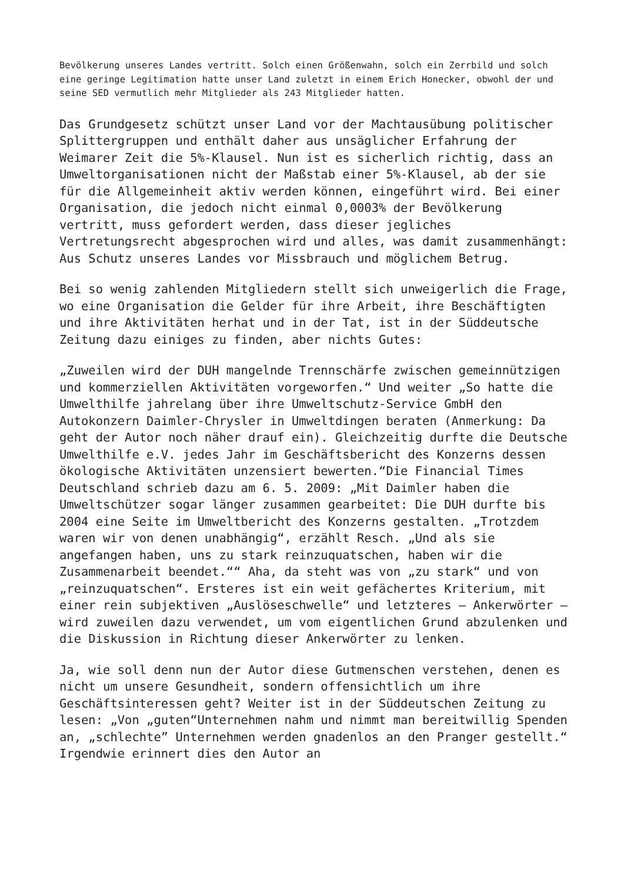Bevölkerung unseres Landes vertritt. Solch einen Größenwahn, solch ein Zerrbild und solch eine geringe Legitimation hatte unser Land zuletzt in einem Erich Honecker, obwohl der und seine SED vermutlich mehr Mitglieder als 243 Mitglieder hatten.
Das Grundgesetz schützt unser Land vor der Machtausübung politischer Splittergruppen und enthält daher aus unsäglicher Erfahrung der Weimarer Zeit die 5%-Klausel. Nun ist es sicherlich richtig, dass an Umweltorganisationen nicht der Maßstab einer 5%-Klausel, ab der sie für die Allgemeinheit aktiv werden können, eingeführt wird. Bei einer Organisation, die jedoch nicht einmal 0,0003% der Bevölkerung vertritt, muss gefordert werden, dass dieser jegliches Vertretungsrecht abgesprochen wird und alles, was damit zusammenhängt: Aus Schutz unseres Landes vor Missbrauch und möglichem Betrug.
Bei so wenig zahlenden Mitgliedern stellt sich unweigerlich die Frage, wo eine Organisation die Gelder für ihre Arbeit, ihre Beschäftigten und ihre Aktivitäten herhat und in der Tat, ist in der Süddeutsche Zeitung dazu einiges zu finden, aber nichts Gutes:
„Zuweilen wird der DUH mangelnde Trennschärfe zwischen gemeinnützigen und kommerziellen Aktivitäten vorgeworfen.“ Und weiter „So hatte die Umwelthilfe jahrelang über ihre Umweltschutz-Service GmbH den Autokonzern Daimler-Chrysler in Umweltdingen beraten (Anmerkung: Da geht der Autor noch näher drauf ein). Gleichzeitig durfte die Deutsche Umwelthilfe e.V. jedes Jahr im Geschäftsbericht des Konzerns dessen ökologische Aktivitäten unzensiert bewerten.“Die Financial Times Deutschland schrieb dazu am 6. 5. 2009: „Mit Daimler haben die Umweltschützer sogar länger zusammen gearbeitet: Die DUH durfte bis 2004 eine Seite im Umweltbericht des Konzerns gestalten. „Trotzdem waren wir von denen unabhängig“, erzählt Resch. „Und als sie angefangen haben, uns zu stark reinzuquatschen, haben wir die Zusammenarbeit beendet.““ Aha, da steht was von „zu stark“ und von „reinzuquatschen“. Ersteres ist ein weit gefächertes Kriterium, mit einer rein subjektiven „Auslöseschwelle“ und letzteres – Ankerwörter – wird zuweilen dazu verwendet, um vom eigentlichen Grund abzulenken und die Diskussion in Richtung dieser Ankerwörter zu lenken.
Ja, wie soll denn nun der Autor diese Gutmenschen verstehen, denen es nicht um unsere Gesundheit, sondern offensichtlich um ihre Geschäftsinteressen geht? Weiter ist in der Süddeutschen Zeitung zu lesen: „Von „guten“Unternehmen nahm und nimmt man bereitwillig Spenden an, „schlechte” Unternehmen werden gnadenlos an den Pranger gestellt.“ Irgendwie erinnert dies den Autor an